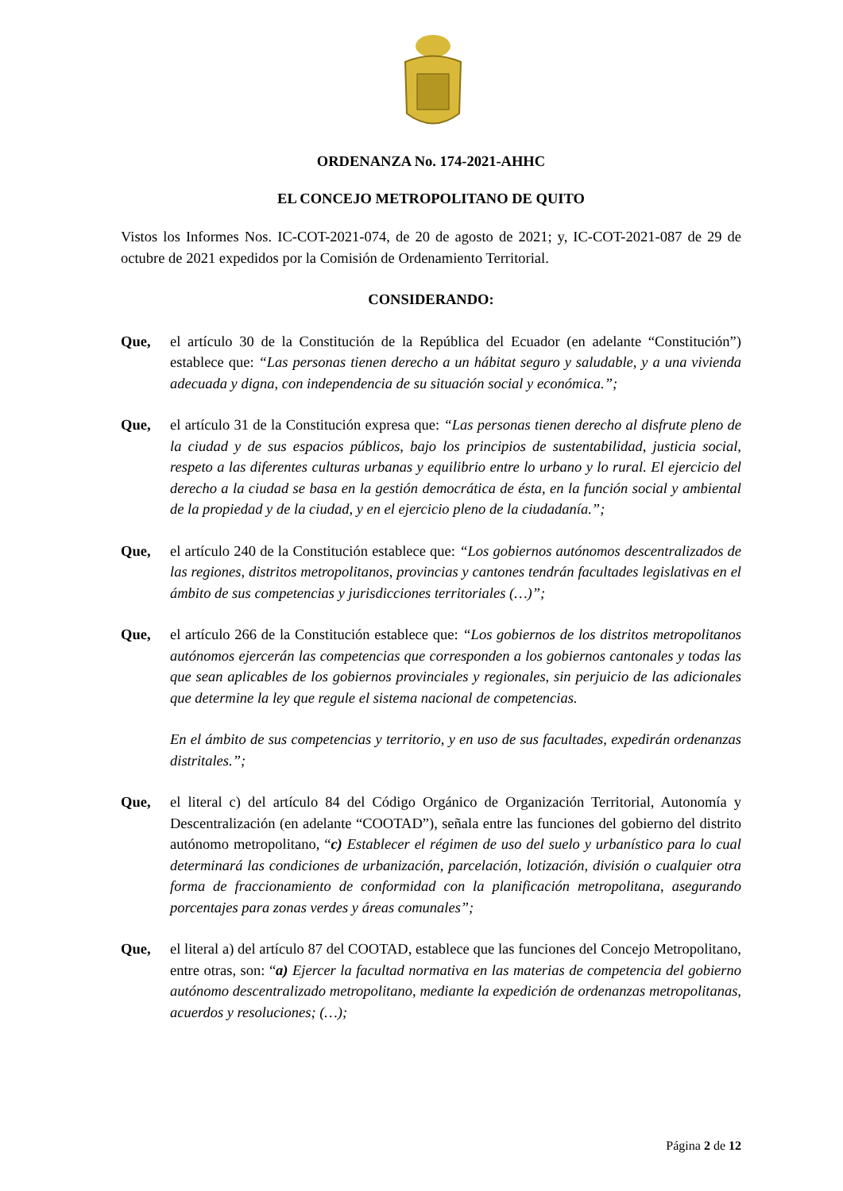ORDENANZA No. 174-2021-AHHC
EL CONCEJO METROPOLITANO DE QUITO
Vistos los Informes Nos. IC-COT-2021-074, de 20 de agosto de 2021; y, IC-COT-2021-087 de 29 de octubre de 2021 expedidos por la Comisión de Ordenamiento Territorial.
CONSIDERANDO:
Que, el artículo 30 de la Constitución de la República del Ecuador (en adelante “Constitución”) establece que: “Las personas tienen derecho a un hábitat seguro y saludable, y a una vivienda adecuada y digna, con independencia de su situación social y económica.”;
Que, el artículo 31 de la Constitución expresa que: “Las personas tienen derecho al disfrute pleno de la ciudad y de sus espacios públicos, bajo los principios de sustentabilidad, justicia social, respeto a las diferentes culturas urbanas y equilibrio entre lo urbano y lo rural. El ejercicio del derecho a la ciudad se basa en la gestión democrática de ésta, en la función social y ambiental de la propiedad y de la ciudad, y en el ejercicio pleno de la ciudadanía.”;
Que, el artículo 240 de la Constitución establece que: “Los gobiernos autónomos descentralizados de las regiones, distritos metropolitanos, provincias y cantones tendrán facultades legislativas en el ámbito de sus competencias y jurisdicciones territoriales (…)”;
Que, el artículo 266 de la Constitución establece que: “Los gobiernos de los distritos metropolitanos autónomos ejercerán las competencias que corresponden a los gobiernos cantonales y todas las que sean aplicables de los gobiernos provinciales y regionales, sin perjuicio de las adicionales que determine la ley que regule el sistema nacional de competencias.
En el ámbito de sus competencias y territorio, y en uso de sus facultades, expedirán ordenanzas distritales.”;
Que, el literal c) del artículo 84 del Código Orgánico de Organización Territorial, Autonomía y Descentralización (en adelante “COOTAD”), señala entre las funciones del gobierno del distrito autónomo metropolitano, “c) Establecer el régimen de uso del suelo y urbanístico para lo cual determinará las condiciones de urbanización, parcelación, lotización, división o cualquier otra forma de fraccionamiento de conformidad con la planificación metropolitana, asegurando porcentajes para zonas verdes y áreas comunales”;
Que, el literal a) del artículo 87 del COOTAD, establece que las funciones del Concejo Metropolitano, entre otras, son: “a) Ejercer la facultad normativa en las materias de competencia del gobierno autónomo descentralizado metropolitano, mediante la expedición de ordenanzas metropolitanas, acuerdos y resoluciones; (…);
Página 2 de 12